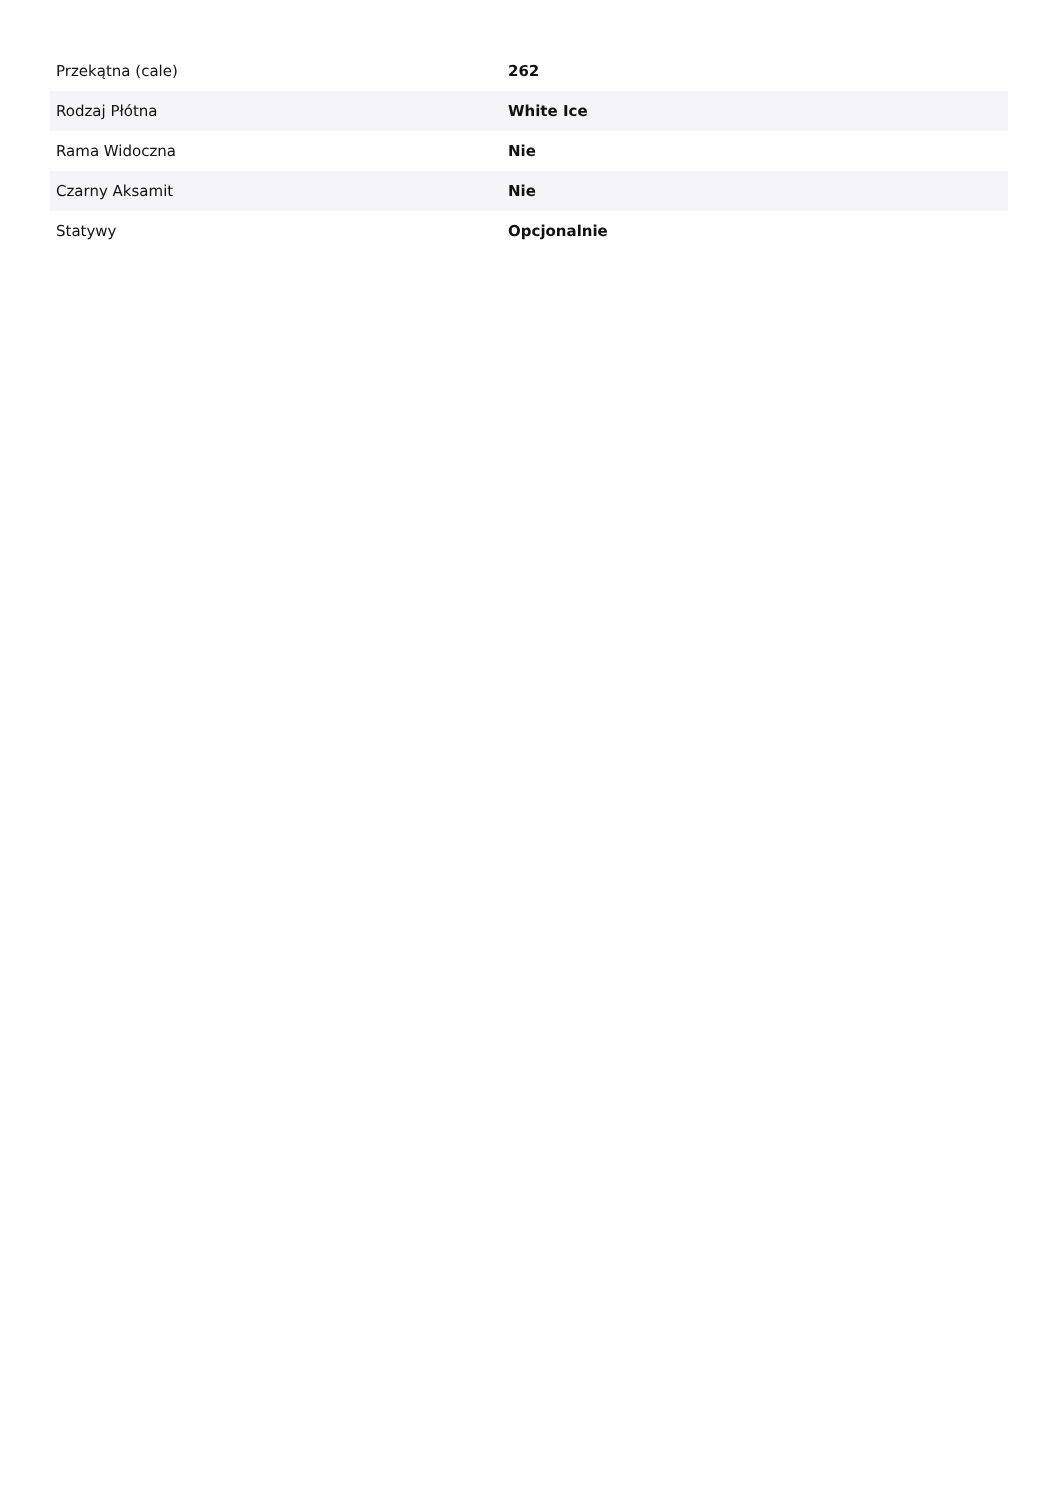| Przekątna (cale) | 262 |
| Rodzaj Płótna | White Ice |
| Rama Widoczna | Nie |
| Czarny Aksamit | Nie |
| Statywy | Opcjonalnie |